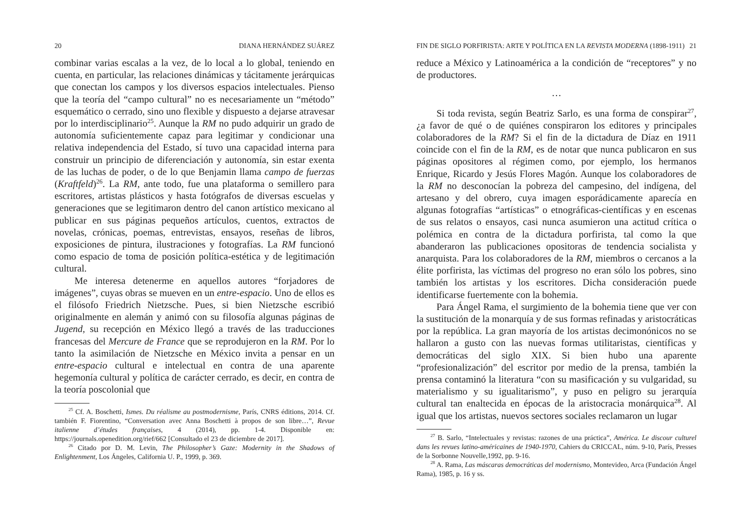20 DIANA HERNÁNDEZ SUÁREZ
combinar varias escalas a la vez, de lo local a lo global, teniendo en cuenta, en particular, las relaciones dinámicas y tácitamente jerárquicas que conectan los campos y los diversos espacios intelectuales. Pienso que la teoría del “campo cultural” no es necesariamente un “método” esquemático o cerrado, sino uno flexible y dispuesto a dejarse atravesar por lo interdisciplinario<sup>25</sup>. Aunque la RM no pudo adquirir un grado de autonomía suficientemente capaz para legitimar y condicionar una relativa independencia del Estado, sí tuvo una capacidad interna para construir un principio de diferenciación y autonomía, sin estar exenta de las luchas de poder, o de lo que Benjamin llama campo de fuerzas (Kraftfeld)<sup>26</sup>. La RM, ante todo, fue una plataforma o semillero para escritores, artistas plásticos y hasta fotógrafos de diversas escuelas y generaciones que se legitimaron dentro del canon artístico mexicano al publicar en sus páginas pequeños artículos, cuentos, extractos de novelas, crónicas, poemas, entrevistas, ensayos, reseñas de libros, exposiciones de pintura, ilustraciones y fotografías. La RM funcionó como espacio de toma de posición política-estética y de legitimación cultural.
Me interesa detenerme en aquellos autores “forjadores de imágenes”, cuyas obras se mueven en un entre-espacio. Uno de ellos es el filósofo Friedrich Nietzsche. Pues, si bien Nietzsche escribió originalmente en alemán y animó con su filosofía algunas páginas de Jugend, su recepción en México llegó a través de las traducciones francesas del Mercure de France que se reprodujeron en la RM. Por lo tanto la asimilación de Nietzsche en México invita a pensar en un entre-espacio cultural e intelectual en contra de una aparente hegemonía cultural y política de carácter cerrado, es decir, en contra de la teoría poscolonial que
<sup>25</sup> Cf. A. Boschetti, Ismes. Du réalisme au postmodernisme, París, CNRS éditions, 2014. Cf. también F. Fiorentino, “Conversation avec Anna Boschetti à propos de son libre…”, Revue italienne d’études françaises, 4 (2014), pp. 1-4. Disponible en: https://journals.openedition.org/rief/662 [Consultado el 23 de diciembre de 2017].
<sup>26</sup> Citado por D. M. Levin, The Philosopher’s Gaze: Modernity in the Shadows of Enlightenment, Los Ángeles, California U. P., 1999, p. 369.
FIN DE SIGLO PORFIRISTA: ARTE Y POLÍTICA EN LA REVISTA MODERNA (1898-1911) 21
reduce a México y Latinoamérica a la condición de “receptores” y no de productores.
…
Si toda revista, según Beatriz Sarlo, es una forma de conspirar<sup>27</sup>, ¿a favor de qué o de quiénes conspiraron los editores y principales colaboradores de la RM? Si el fin de la dictadura de Díaz en 1911 coincide con el fin de la RM, es de notar que nunca publicaron en sus páginas opositores al régimen como, por ejemplo, los hermanos Enrique, Ricardo y Jesús Flores Magón. Aunque los colaboradores de la RM no desconocían la pobreza del campesino, del indígena, del artesano y del obrero, cuya imagen esporádicamente aparecía en algunas fotografías “artísticas” o etnográficas-científicas y en escenas de sus relatos o ensayos, casi nunca asumieron una actitud crítica o polémica en contra de la dictadura porfirista, tal como la que abanderaron las publicaciones opositoras de tendencia socialista y anarquista. Para los colaboradores de la RM, miembros o cercanos a la élite porfirista, las víctimas del progreso no eran sólo los pobres, sino también los artistas y los escritores. Dicha consideración puede identificarse fuertemente con la bohemia.
Para Ángel Rama, el surgimiento de la bohemia tiene que ver con la sustitución de la monarquía y de sus formas refinadas y aristocráticas por la república. La gran mayoría de los artistas decimonónicos no se hallaron a gusto con las nuevas formas utilitaristas, científicas y democráticas del siglo XIX. Si bien hubo una aparente “profesionalización” del escritor por medio de la prensa, también la prensa contaminó la literatura “con su masificación y su vulgaridad, su materialismo y su igualitarismo”, y puso en peligro su jerarquía cultural tan enaltecida en épocas de la aristocracia monárquica<sup>28</sup>. Al igual que los artistas, nuevos sectores sociales reclamaron un lugar
<sup>27</sup> B. Sarlo, “Intelectuales y revistas: razones de una práctica”, América. Le discour culturel dans les revues latino-américaines de 1940-1970, Cahiers du CRICCAL, núm. 9-10, París, Presses de la Sorbonne Nouvelle,1992, pp. 9-16.
<sup>28</sup> A. Rama, Las máscaras democráticas del modernismo, Montevideo, Arca (Fundación Ángel Rama), 1985, p. 16 y ss.